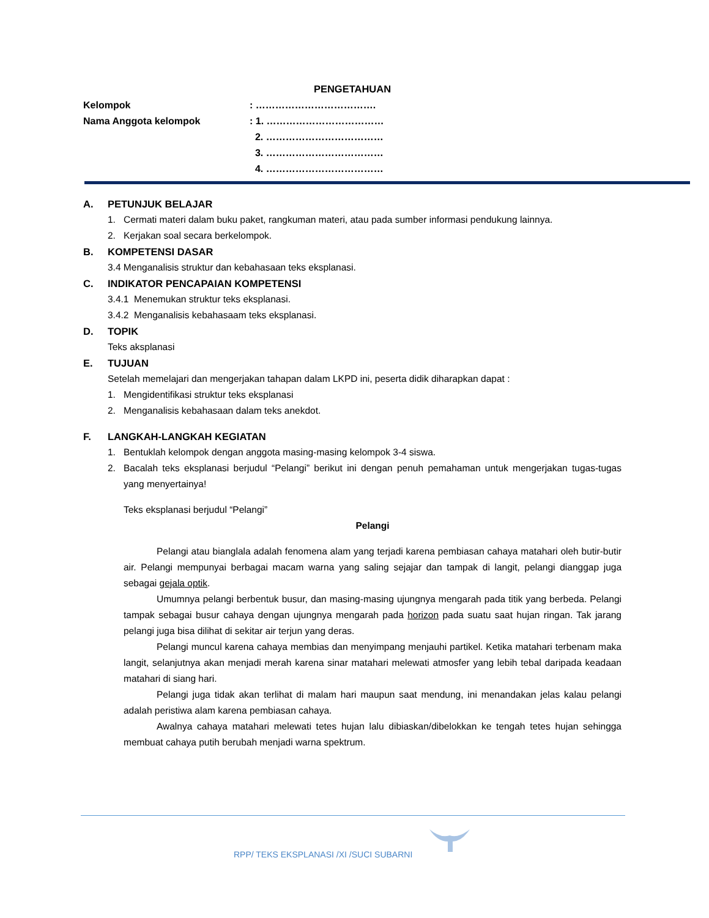PENGETAHUAN
Kelompok : ……………………………….
Nama Anggota kelompok : 1. ………………………………
2. ………………………………
3. ………………………………
4. ………………………………
A. PETUNJUK BELAJAR
1. Cermati materi dalam buku paket, rangkuman materi, atau pada sumber informasi pendukung lainnya.
2. Kerjakan soal secara berkelompok.
B. KOMPETENSI DASAR
3.4 Menganalisis struktur dan kebahasaan teks eksplanasi.
C. INDIKATOR PENCAPAIAN KOMPETENSI
3.4.1 Menemukan struktur teks eksplanasi.
3.4.2 Menganalisis kebahasaam teks eksplanasi.
D. TOPIK
Teks aksplanasi
E. TUJUAN
Setelah memelajari dan mengerjakan tahapan dalam LKPD ini, peserta didik diharapkan dapat :
1. Mengidentifikasi struktur teks eksplanasi
2. Menganalisis kebahasaan dalam teks anekdot.
F. LANGKAH-LANGKAH KEGIATAN
1. Bentuklah kelompok dengan anggota masing-masing kelompok 3-4 siswa.
2. Bacalah teks eksplanasi berjudul “Pelangi” berikut ini dengan penuh pemahaman untuk mengerjakan tugas-tugas yang menyertainya!
Teks eksplanasi berjudul “Pelangi”
Pelangi
Pelangi atau bianglala adalah fenomena alam yang terjadi karena pembiasan cahaya matahari oleh butir-butir air. Pelangi mempunyai berbagai macam warna yang saling sejajar dan tampak di langit, pelangi dianggap juga sebagai gejala optik.
Umumnya pelangi berbentuk busur, dan masing-masing ujungnya mengarah pada titik yang berbeda. Pelangi tampak sebagai busur cahaya dengan ujungnya mengarah pada horizon pada suatu saat hujan ringan. Tak jarang pelangi juga bisa dilihat di sekitar air terjun yang deras.
Pelangi muncul karena cahaya membias dan menyimpang menjauhi partikel. Ketika matahari terbenam maka langit, selanjutnya akan menjadi merah karena sinar matahari melewati atmosfer yang lebih tebal daripada keadaan matahari di siang hari.
Pelangi juga tidak akan terlihat di malam hari maupun saat mendung, ini menandakan jelas kalau pelangi adalah peristiwa alam karena pembiasan cahaya.
Awalnya cahaya matahari melewati tetes hujan lalu dibiaskan/dibelokkan ke tengah tetes hujan sehingga membuat cahaya putih berubah menjadi warna spektrum.
RPP/ TEKS EKSPLANASI /XI /SUCI SUBARNI